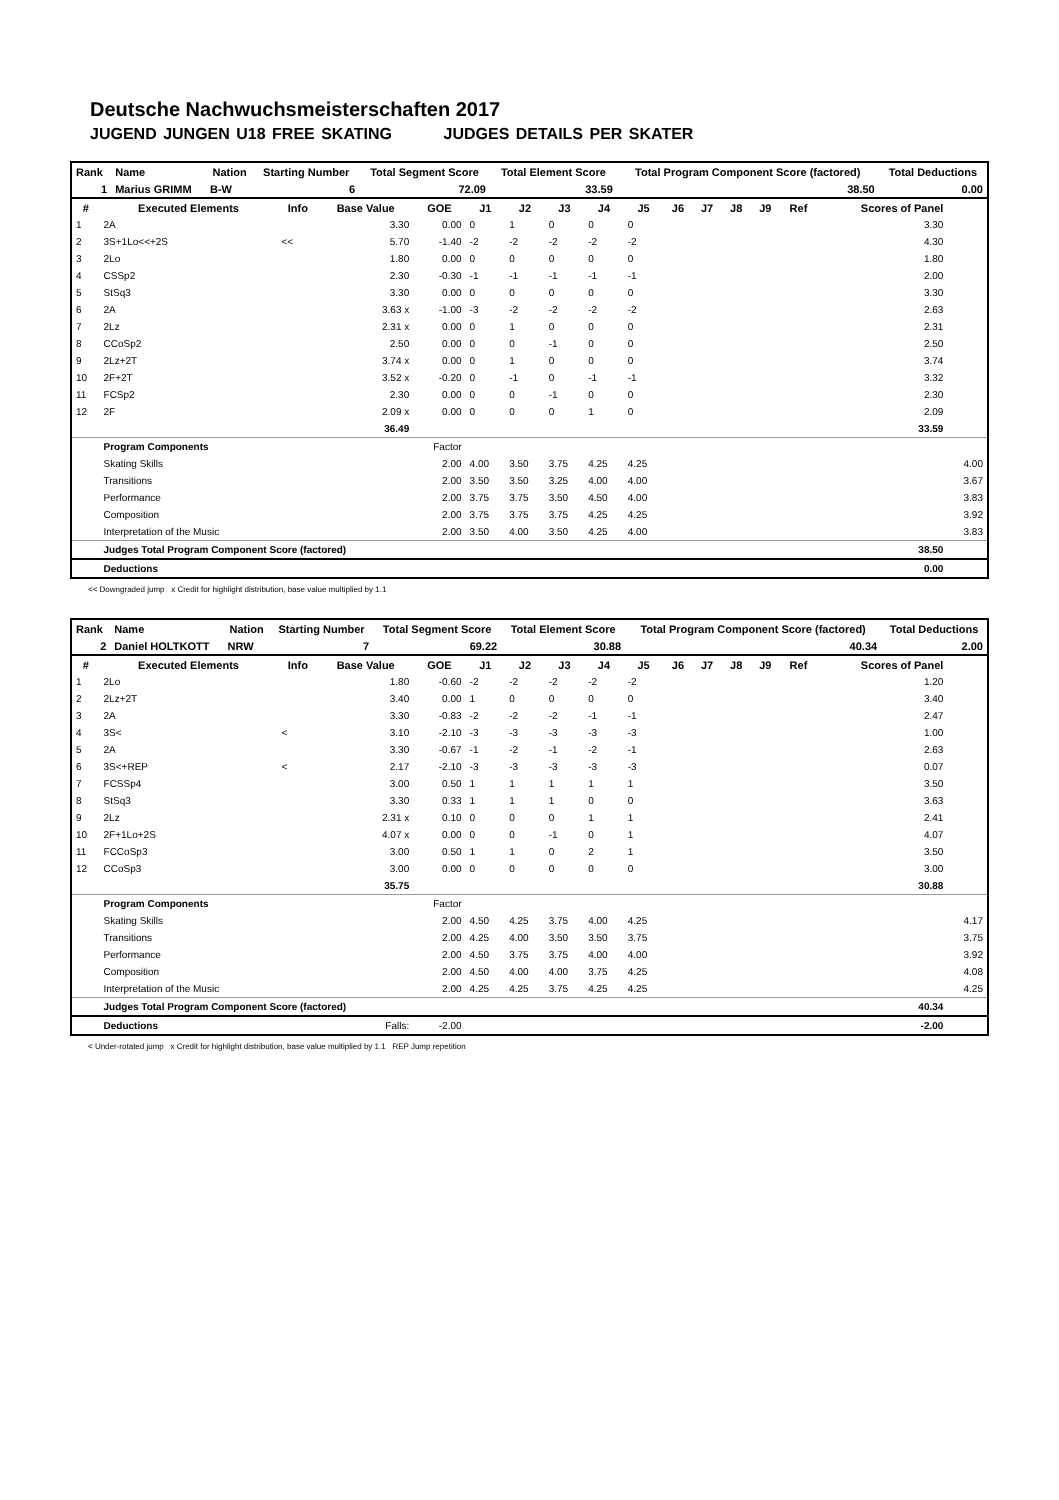Deutsche Nachwuchsmeisterschaften 2017
JUGEND JUNGEN U18 FREE SKATING JUDGES DETAILS PER SKATER
| Rank | Name | Nation | Starting Number | Total Segment Score | Total Element Score | Total Program Component Score (factored) | Total Deductions |
| 1 | Marius GRIMM | B-W | 6 | 72.09 | 33.59 | 38.50 | 0.00 |
| # | Executed Elements | Info | Base Value | GOE | J1 | J2 | J3 | J4 | J5 | J6 | J7 | J8 | J9 | Ref | Scores of Panel | |
| --- | --- | --- | --- | --- | --- | --- | --- | --- | --- | --- | --- | --- | --- | --- | --- | --- |
| 1 | 2A | | 3.30 | 0.00 | 0 | 1 | 0 | 0 | 0 | | | | | | 3.30 | |
| 2 | 3S+1Lo<<+2S | << | 5.70 | -1.40 | -2 | -2 | -2 | -2 | -2 | | | | | | 4.30 | |
| 3 | 2Lo | | 1.80 | 0.00 | 0 | 0 | 0 | 0 | 0 | | | | | | 1.80 | |
| 4 | CSSp2 | | 2.30 | -0.30 | -1 | -1 | -1 | -1 | -1 | | | | | | 2.00 | |
| 5 | StSq3 | | 3.30 | 0.00 | 0 | 0 | 0 | 0 | 0 | | | | | | 3.30 | |
| 6 | 2A | | 3.63 x | -1.00 | -3 | -2 | -2 | -2 | -2 | | | | | | 2.63 | |
| 7 | 2Lz | | 2.31 x | 0.00 | 0 | 1 | 0 | 0 | 0 | | | | | | 2.31 | |
| 8 | CCoSp2 | | 2.50 | 0.00 | 0 | 0 | -1 | 0 | 0 | | | | | | 2.50 | |
| 9 | 2Lz+2T | | 3.74 x | 0.00 | 0 | 1 | 0 | 0 | 0 | | | | | | 3.74 | |
| 10 | 2F+2T | | 3.52 x | -0.20 | 0 | -1 | 0 | -1 | -1 | | | | | | 3.32 | |
| 11 | FCSp2 | | 2.30 | 0.00 | 0 | 0 | -1 | 0 | 0 | | | | | | 2.30 | |
| 12 | 2F | | 2.09 x | 0.00 | 0 | 0 | 0 | 1 | 0 | | | | | | 2.09 | |
| | | | 36.49 | | | | | | | | | | | | 33.59 | |
| | Program Components | | | Factor | | | | | | | | | | | | |
| | Skating Skills | | | 2.00 | 4.00 | 3.50 | 3.75 | 4.25 | 4.25 | | | | | | | 4.00 |
| | Transitions | | | 2.00 | 3.50 | 3.50 | 3.25 | 4.00 | 4.00 | | | | | | | 3.67 |
| | Performance | | | 2.00 | 3.75 | 3.75 | 3.50 | 4.50 | 4.00 | | | | | | | 3.83 |
| | Composition | | | 2.00 | 3.75 | 3.75 | 3.75 | 4.25 | 4.25 | | | | | | | 3.92 |
| | Interpretation of the Music | | | 2.00 | 3.50 | 4.00 | 3.50 | 4.25 | 4.00 | | | | | | | 3.83 |
| | Judges Total Program Component Score (factored) | | | | | | | | | | | | | | 38.50 | |
| | Deductions | | | | | | | | | | | | | | 0.00 | |
<< Downgraded jump x Credit for highlight distribution, base value multiplied by 1.1
| Rank | Name | Nation | Starting Number | Total Segment Score | Total Element Score | Total Program Component Score (factored) | Total Deductions |
| 2 | Daniel HOLTKOTT | NRW | 7 | 69.22 | 30.88 | 40.34 | 2.00 |
| # | Executed Elements | Info | Base Value | GOE | J1 | J2 | J3 | J4 | J5 | J6 | J7 | J8 | J9 | Ref | Scores of Panel | |
| --- | --- | --- | --- | --- | --- | --- | --- | --- | --- | --- | --- | --- | --- | --- | --- | --- |
| 1 | 2Lo | | 1.80 | -0.60 | -2 | -2 | -2 | -2 | -2 | | | | | | 1.20 | |
| 2 | 2Lz+2T | | 3.40 | 0.00 | 1 | 0 | 0 | 0 | 0 | | | | | | 3.40 | |
| 3 | 2A | | 3.30 | -0.83 | -2 | -2 | -2 | -1 | -1 | | | | | | 2.47 | |
| 4 | 3S< | < | 3.10 | -2.10 | -3 | -3 | -3 | -3 | -3 | | | | | | 1.00 | |
| 5 | 2A | | 3.30 | -0.67 | -1 | -2 | -1 | -2 | -1 | | | | | | 2.63 | |
| 6 | 3S<+REP | < | 2.17 | -2.10 | -3 | -3 | -3 | -3 | -3 | | | | | | 0.07 | |
| 7 | FCSSp4 | | 3.00 | 0.50 | 1 | 1 | 1 | 1 | 1 | | | | | | 3.50 | |
| 8 | StSq3 | | 3.30 | 0.33 | 1 | 1 | 1 | 0 | 0 | | | | | | 3.63 | |
| 9 | 2Lz | | 2.31 x | 0.10 | 0 | 0 | 0 | 1 | 1 | | | | | | 2.41 | |
| 10 | 2F+1Lo+2S | | 4.07 x | 0.00 | 0 | 0 | -1 | 0 | 1 | | | | | | 4.07 | |
| 11 | FCCoSp3 | | 3.00 | 0.50 | 1 | 1 | 0 | 2 | 1 | | | | | | 3.50 | |
| 12 | CCoSp3 | | 3.00 | 0.00 | 0 | 0 | 0 | 0 | 0 | | | | | | 3.00 | |
| | | | 35.75 | | | | | | | | | | | | 30.88 | |
| | Program Components | | | Factor | | | | | | | | | | | | |
| | Skating Skills | | | 2.00 | 4.50 | 4.25 | 3.75 | 4.00 | 4.25 | | | | | | | 4.17 |
| | Transitions | | | 2.00 | 4.25 | 4.00 | 3.50 | 3.50 | 3.75 | | | | | | | 3.75 |
| | Performance | | | 2.00 | 4.50 | 3.75 | 3.75 | 4.00 | 4.00 | | | | | | | 3.92 |
| | Composition | | | 2.00 | 4.50 | 4.00 | 4.00 | 3.75 | 4.25 | | | | | | | 4.08 |
| | Interpretation of the Music | | | 2.00 | 4.25 | 4.25 | 3.75 | 4.25 | 4.25 | | | | | | | 4.25 |
| | Judges Total Program Component Score (factored) | | | | | | | | | | | | | | 40.34 | |
| | Deductions | Falls: | | -2.00 | | | | | | | | | | | -2.00 | |
< Under-rotated jump x Credit for highlight distribution, base value multiplied by 1.1 REP Jump repetition